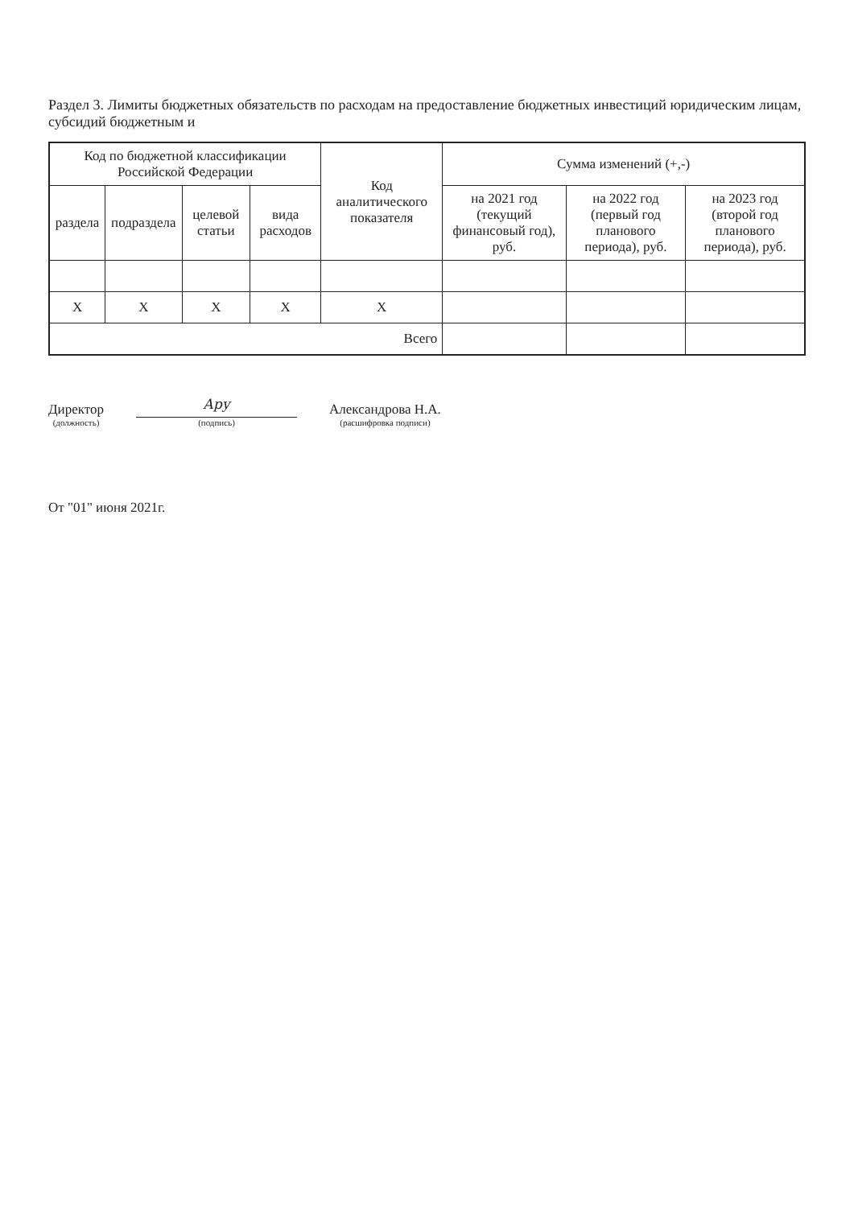Раздел 3. Лимиты бюджетных обязательств по расходам на предоставление бюджетных инвестиций юридическим лицам, субсидий бюджетным и
| Код по бюджетной классификации Российской Федерации | | | | Код аналитического показателя | Сумма изменений (+,-) | | |
| --- | --- | --- | --- | --- | --- | --- | --- |
| раздела | подраздела | целевой статьи | вида расходов | | на 2021 год (текущий финансовый год), руб. | на 2022 год (первый год планового периода), руб. | на 2023 год (второй год планового периода), руб. |
| X | X | X | X | X | | | |
| Всего | | | | | | | |
Директор
(должность)
Ару
(подпись)
Александрова Н.А.
(расшифровка подписи)
От "01" июня 2021г.